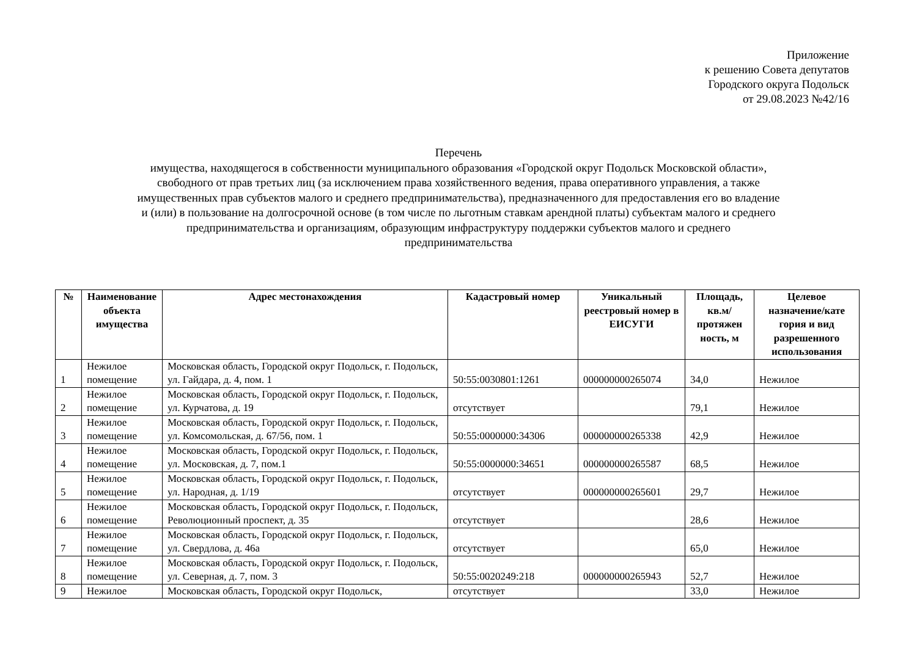Приложение
к решению Совета депутатов
Городского округа Подольск
от 29.08.2023 №42/16
Перечень
имущества, находящегося в собственности муниципального образования «Городской округ Подольск Московской области»,
свободного от прав третьих лиц (за исключением права хозяйственного ведения, права оперативного управления, а также
имущественных прав субъектов малого и среднего предпринимательства), предназначенного для предоставления его во владение
и (или) в пользование на долгосрочной основе (в том числе по льготным ставкам арендной платы) субъектам малого и среднего
предпринимательства и организациям, образующим инфраструктуру поддержки субъектов малого и среднего
предпринимательства
| № | Наименование объекта имущества | Адрес местонахождения | Кадастровый номер | Уникальный реестровый номер в ЕИСУГИ | Площадь, кв.м/ протяжен ность, м | Целевое назначение/кате гория и вид разрешенного использования |
| --- | --- | --- | --- | --- | --- | --- |
| 1 | Нежилое помещение | Московская область, Городской округ Подольск, г. Подольск, ул. Гайдара, д. 4, пом. 1 | 50:55:0030801:1261 | 000000000265074 | 34,0 | Нежилое |
| 2 | Нежилое помещение | Московская область, Городской округ Подольск, г. Подольск, ул. Курчатова, д. 19 | отсутствует | | 79,1 | Нежилое |
| 3 | Нежилое помещение | Московская область, Городской округ Подольск, г. Подольск, ул. Комсомольская, д. 67/56, пом. 1 | 50:55:0000000:34306 | 000000000265338 | 42,9 | Нежилое |
| 4 | Нежилое помещение | Московская область, Городской округ Подольск, г. Подольск, ул. Московская, д. 7, пом.1 | 50:55:0000000:34651 | 000000000265587 | 68,5 | Нежилое |
| 5 | Нежилое помещение | Московская область, Городской округ Подольск, г. Подольск, ул. Народная, д. 1/19 | отсутствует | 000000000265601 | 29,7 | Нежилое |
| 6 | Нежилое помещение | Московская область, Городской округ Подольск, г. Подольск, Революционный проспект, д. 35 | отсутствует | | 28,6 | Нежилое |
| 7 | Нежилое помещение | Московская область, Городской округ Подольск, г. Подольск, ул. Свердлова, д. 46а | отсутствует | | 65,0 | Нежилое |
| 8 | Нежилое помещение | Московская область, Городской округ Подольск, г. Подольск, ул. Северная, д. 7, пом. 3 | 50:55:0020249:218 | 000000000265943 | 52,7 | Нежилое |
| 9 | Нежилое | Московская область, Городской округ Подольск, | отсутствует | | 33,0 | Нежилое |